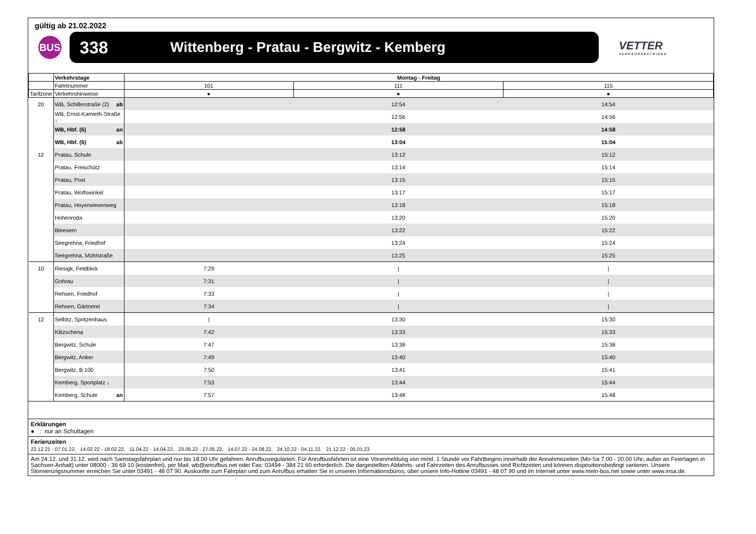gültig ab 21.02.2022
BUS
338 Wittenberg - Pratau - Bergwitz - Kemberg
VETTER
VERKEHRSBETRIEBE
| | Verkehrstage | Montag - Freitag | | |
| | Fahrtnummer | 101 | 111 | 115 |
| Tarifzone | Verkehrshinweise | ● | ● | ● |
| 20 | WB, Schillerstraße (2) ab | | 12:54 | 14:54 |
| | WB, Ernst-Kamieth-Straße ↓ | | 12:56 | 14:56 |
| | WB, Hbf. (6) an | | 12:58 | 14:58 |
| | WB, Hbf. (6) ab | | 13:04 | 15:04 |
| 12 | Pratau, Schule | | 13:12 | 15:12 |
| | Pratau, Freischütz | | 13:14 | 15:14 |
| | Pratau, Post | | 13:15 | 15:15 |
| | Pratau, Wolfswinkel | | 13:17 | 15:17 |
| | Pratau, Hoyerwiesenweg | | 13:18 | 15:18 |
| | Hohenroda | | 13:20 | 15:20 |
| | Bleesern | | 13:22 | 15:22 |
| | Seegrehna, Friedhof | | 13:24 | 15:24 |
| | Seegrehna, Mühlstraße | | 13:25 | 15:25 |
| 10 | Riesigk, Feldblick | 7:29 | / | / |
| | Gohrau | 7:31 | / | / |
| | Rehsen, Friedhof | 7:33 | / | / |
| | Rehsen, Gärtnerei | 7:34 | / | / |
| 12 | Selbitz, Spritzenhaus | / | 13:30 | 15:30 |
| | Klitzschena | 7:42 | 13:33 | 15:33 |
| | Bergwitz, Schule | 7:47 | 13:38 | 15:38 |
| | Bergwitz, Anker | 7:49 | 13:40 | 15:40 |
| | Bergwitz, B 100 | 7:50 | 13:41 | 15:41 |
| | Kemberg, Sportplatz ↓ | 7:53 | 13:44 | 15:44 |
| | Kemberg, Schule an | 7:57 | 13:48 | 15:48 |
Erklärungen
● : nur an Schultagen
Ferienzeiten
22.12.21 - 07.01.22, 14.02.22 - 18.02.22, 11.04.22 - 14.04.22, 23.05.22 - 27.05.22, 14.07.22 - 24.08.22, 24.10.22 - 04.11.22, 21.12.22 - 05.01.23
Am 24.12. und 31.12. wird nach Samstagsfahrplan und nur bis 18.00 Uhr gefahren. Anrufbusregularien: Für Anrufbusfahrten ist eine Voranmeldung von mind. 1 Stunde vor Fahrtbeginn innerhalb der Annahmezeiten (Mo-Sa 7.00 - 20.00 Uhr; außer an Feiertagen in Sachsen-Anhalt) unter 08000 - 36 69 10 (kostenfrei), per Mail: wb@anrufbus.net oder Fax: 03494 - 384 21 60 erforderlich. Die dargestellten Abfahrts- und Fahrzeiten des Anrufbusses sind Richtzeiten und können dispositionsbedingt variieren. Unsere Stornierungsnummer erreichen Sie unter 03491 - 48 07 90. Auskünfte zum Fahrplan und zum Anrufbus erhalten Sie in unseren Informationsbüros, über unsere Info-Hotline 03491 - 48 07 90 und im Internet unter www.mein-bus.net sowie unter www.insa.de.